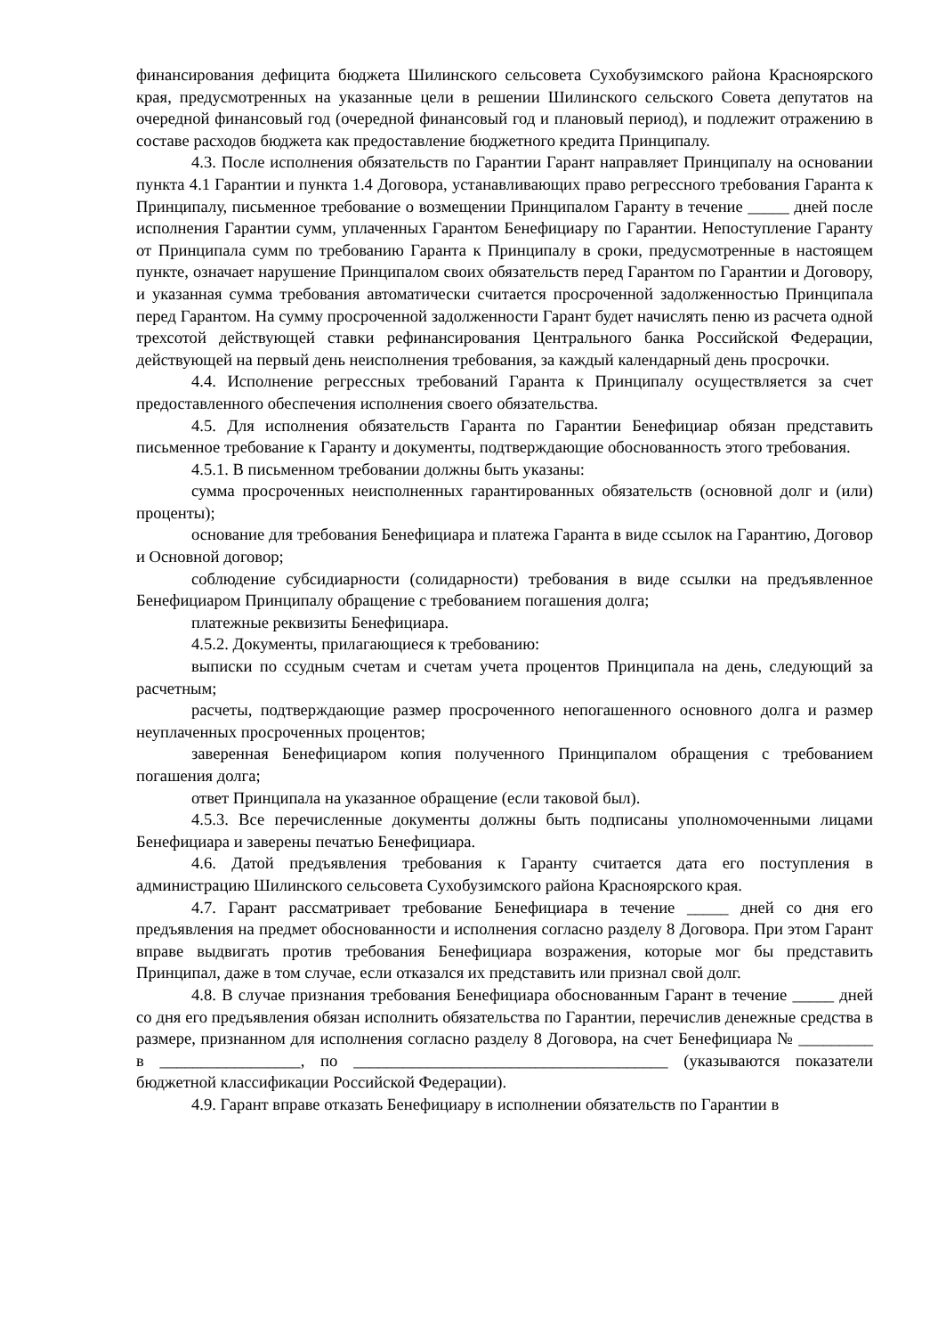финансирования дефицита бюджета Шилинского сельсовета Сухобузимского района Красноярского края, предусмотренных на указанные цели в решении Шилинского сельского Совета депутатов на очередной финансовый год (очередной финансовый год и плановый период), и подлежит отражению в составе расходов бюджета как предоставление бюджетного кредита Принципалу.
4.3. После исполнения обязательств по Гарантии Гарант направляет Принципалу на основании пункта 4.1 Гарантии и пункта 1.4 Договора, устанавливающих право регрессного требования Гаранта к Принципалу, письменное требование о возмещении Принципалом Гаранту в течение _____ дней после исполнения Гарантии сумм, уплаченных Гарантом Бенефициару по Гарантии. Непоступление Гаранту от Принципала сумм по требованию Гаранта к Принципалу в сроки, предусмотренные в настоящем пункте, означает нарушение Принципалом своих обязательств перед Гарантом по Гарантии и Договору, и указанная сумма требования автоматически считается просроченной задолженностью Принципала перед Гарантом. На сумму просроченной задолженности Гарант будет начислять пеню из расчета одной трехсотой действующей ставки рефинансирования Центрального банка Российской Федерации, действующей на первый день неисполнения требования, за каждый календарный день просрочки.
4.4. Исполнение регрессных требований Гаранта к Принципалу осуществляется за счет предоставленного обеспечения исполнения своего обязательства.
4.5. Для исполнения обязательств Гаранта по Гарантии Бенефициар обязан представить письменное требование к Гаранту и документы, подтверждающие обоснованность этого требования.
4.5.1. В письменном требовании должны быть указаны:
сумма просроченных неисполненных гарантированных обязательств (основной долг и (или) проценты);
основание для требования Бенефициара и платежа Гаранта в виде ссылок на Гарантию, Договор и Основной договор;
соблюдение субсидиарности (солидарности) требования в виде ссылки на предъявленное Бенефициаром Принципалу обращение с требованием погашения долга;
платежные реквизиты Бенефициара.
4.5.2. Документы, прилагающиеся к требованию:
выписки по ссудным счетам и счетам учета процентов Принципала на день, следующий за расчетным;
расчеты, подтверждающие размер просроченного непогашенного основного долга и размер неуплаченных просроченных процентов;
заверенная Бенефициаром копия полученного Принципалом обращения с требованием погашения долга;
ответ Принципала на указанное обращение (если таковой был).
4.5.3. Все перечисленные документы должны быть подписаны уполномоченными лицами Бенефициара и заверены печатью Бенефициара.
4.6. Датой предъявления требования к Гаранту считается дата его поступления в администрацию Шилинского сельсовета Сухобузимского района Красноярского края.
4.7. Гарант рассматривает требование Бенефициара в течение _____ дней со дня его предъявления на предмет обоснованности и исполнения согласно разделу 8 Договора. При этом Гарант вправе выдвигать против требования Бенефициара возражения, которые мог бы представить Принципал, даже в том случае, если отказался их представить или признал свой долг.
4.8. В случае признания требования Бенефициара обоснованным Гарант в течение _____ дней со дня его предъявления обязан исполнить обязательства по Гарантии, перечислив денежные средства в размере, признанном для исполнения согласно разделу 8 Договора, на счет Бенефициара № _________ в _________________, по ______________________________________ (указываются показатели бюджетной классификации Российской Федерации).
4.9. Гарант вправе отказать Бенефициару в исполнении обязательств по Гарантии в